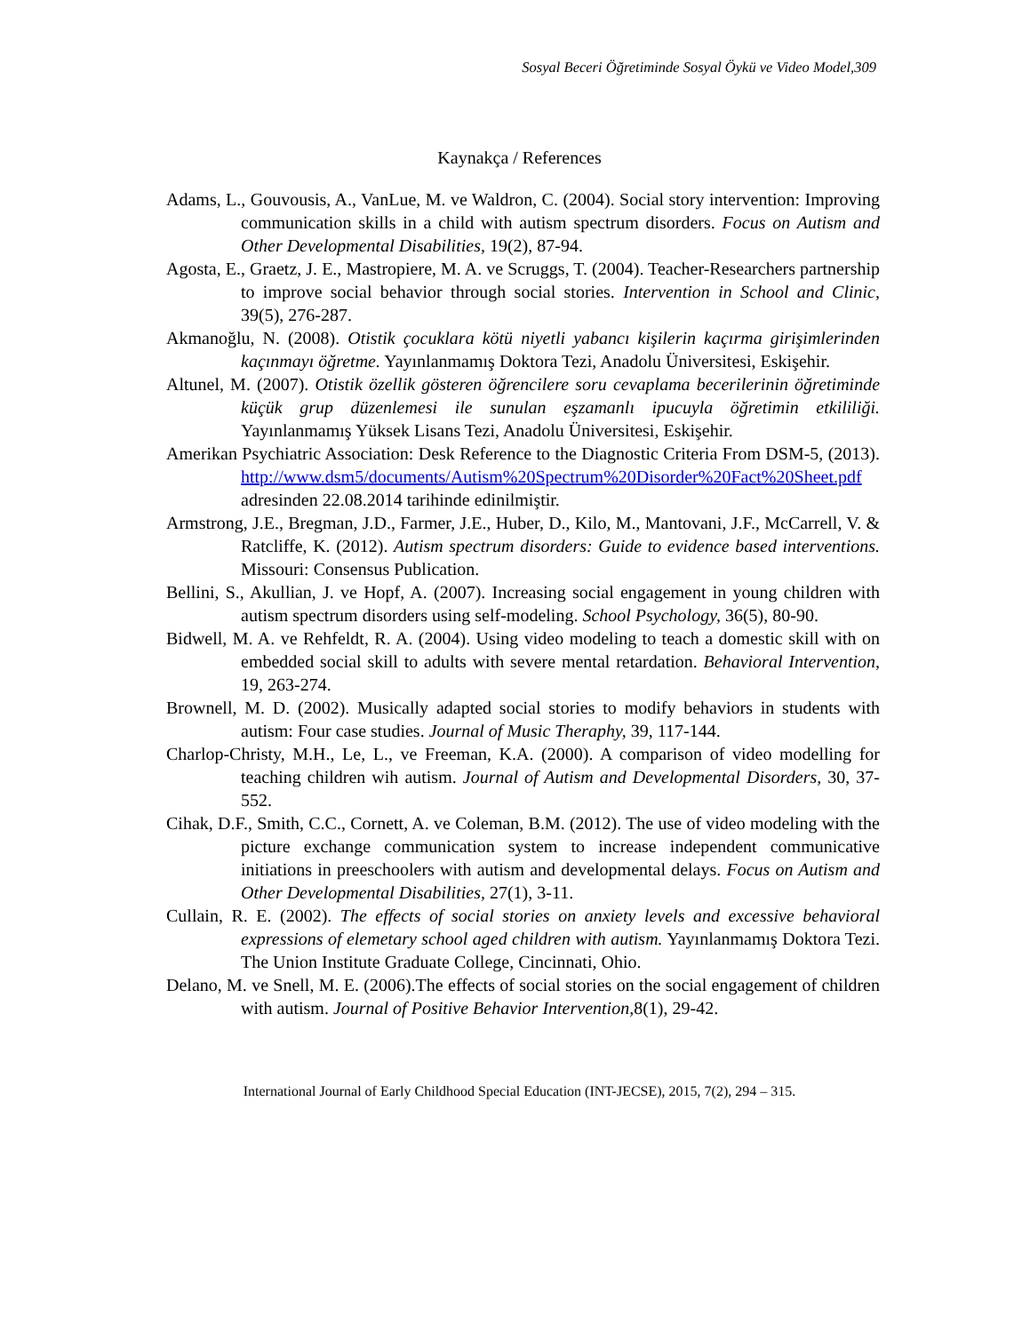Sosyal Beceri Öğretiminde Sosyal Öykü ve Video Model,309
Kaynakça / References
Adams, L., Gouvousis, A., VanLue, M. ve Waldron, C. (2004). Social story intervention: Improving communication skills in a child with autism spectrum disorders. Focus on Autism and Other Developmental Disabilities, 19(2), 87-94.
Agosta, E., Graetz, J. E., Mastropiere, M. A. ve Scruggs, T. (2004). Teacher-Researchers partnership to improve social behavior through social stories. Intervention in School and Clinic, 39(5), 276-287.
Akmanoğlu, N. (2008). Otistik çocuklara kötü niyetli yabancı kişilerin kaçırma girişimlerinden kaçınmayı öğretme. Yayınlanmamış Doktora Tezi, Anadolu Üniversitesi, Eskişehir.
Altunel, M. (2007). Otistik özellik gösteren öğrencilere soru cevaplama becerilerinin öğretiminde küçük grup düzenlemesi ile sunulan eşzamanlı ipucuyla öğretimin etkililiği. Yayınlanmamış Yüksek Lisans Tezi, Anadolu Üniversitesi, Eskişehir.
Amerikan Psychiatric Association: Desk Reference to the Diagnostic Criteria From DSM-5, (2013). http://www.dsm5/documents/Autism%20Spectrum%20Disorder%20Fact%20Sheet.pdf adresinden 22.08.2014 tarihinde edinilmiştir.
Armstrong, J.E., Bregman, J.D., Farmer, J.E., Huber, D., Kilo, M., Mantovani, J.F., McCarrell, V. & Ratcliffe, K. (2012). Autism spectrum disorders: Guide to evidence based interventions. Missouri: Consensus Publication.
Bellini, S., Akullian, J. ve Hopf, A. (2007). Increasing social engagement in young children with autism spectrum disorders using self-modeling. School Psychology, 36(5), 80-90.
Bidwell, M. A. ve Rehfeldt, R. A. (2004). Using video modeling to teach a domestic skill with on embedded social skill to adults with severe mental retardation. Behavioral Intervention, 19, 263-274.
Brownell, M. D. (2002). Musically adapted social stories to modify behaviors in students with autism: Four case studies. Journal of Music Theraphy, 39, 117-144.
Charlop-Christy, M.H., Le, L., ve Freeman, K.A. (2000). A comparison of video modelling for teaching children wih autism. Journal of Autism and Developmental Disorders, 30, 37-552.
Cihak, D.F., Smith, C.C., Cornett, A. ve Coleman, B.M. (2012). The use of video modeling with the picture exchange communication system to increase independent communicative initiations in preeschoolers with autism and developmental delays. Focus on Autism and Other Developmental Disabilities, 27(1), 3-11.
Cullain, R. E. (2002). The effects of social stories on anxiety levels and excessive behavioral expressions of elemetary school aged children with autism. Yayınlanmamış Doktora Tezi. The Union Institute Graduate College, Cincinnati, Ohio.
Delano, M. ve Snell, M. E. (2006).The effects of social stories on the social engagement of children with autism. Journal of Positive Behavior Intervention, 8(1), 29-42.
International Journal of Early Childhood Special Education (INT-JECSE), 2015, 7(2), 294 – 315.